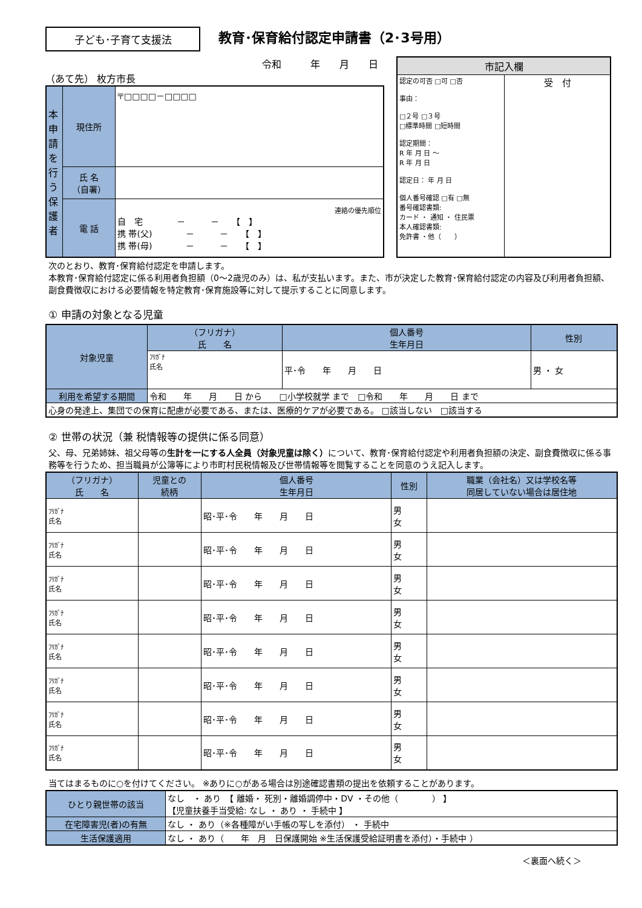子ども･子育て支援法
教育･保育給付認定申請書（2･3号用）
令和　　　年　　月　　日
（あて先） 枚方市長
| 本申請を行う保護者 | 現住所 | 〒□□□□－□□□□ |
| | 氏 名 （自署） | |
| | 電 話 | 連絡の優先順位 自 宅 － － 【 】 携 帯(父) － － 【 】 携 帯(母) － － 【 】 |
| 市記入欄 | |
| --- | --- |
| 認定の可否 □可 □否 事由： □２号 □３号 □標準時間 □短時間 認定期間： R 年 月 日 ～ R 年 月 日 認定日： 年 月 日 個人番号確認 □有 □無 番号確認書類: カード ・ 通知 ・ 住民票 本人確認書類: 免許書 ・他（ ） | 受 付 |
次のとおり、教育･保育給付認定を申請します。
本教育･保育給付認定に係る利用者負担額（0～2歳児のみ）は、私が支払います。また、市が決定した教育･保育給付認定の内容及び利用者負担額、副食費徴収における必要情報を特定教育･保育施設等に対して提示することに同意します。
① 申請の対象となる児童
| 対象児童 | （フリガナ） 氏 名 | 個人番号 生年月日 | 性別 |
| | ﾌﾘｶﾞﾅ 氏名 | 平･令 年 月 日 | 男 ・ 女 |
| 利用を希望する期間 | 令和 年 月 日 から □小学校就学 まで □令和 年 月 日 まで | | |
| 心身の発達上、集団での保育に配慮が必要である、または、医療的ケアが必要である。 □該当しない □該当する | | | |
② 世帯の状況（兼 税情報等の提供に係る同意）
父、母、兄弟姉妹、祖父母等の生計を一にする人全員（対象児童は除く）について、教育･保育給付認定や利用者負担額の決定、副食費徴収に係る事務等を行うため、担当職員が公簿等により市町村民税情報及び世帯情報等を閲覧することを同意のうえ記入します。
| （フリガナ） 氏 名 | 児童との 続柄 | 個人番号 生年月日 | 性別 | 職業（会社名）又は学校名等 同居していない場合は居住地 |
| --- | --- | --- | --- | --- |
| ﾌﾘｶﾞﾅ 氏名 | | 昭･平･令 年 月 日 | 男 女 | |
| ﾌﾘｶﾞﾅ 氏名 | | 昭･平･令 年 月 日 | 男 女 | |
| ﾌﾘｶﾞﾅ 氏名 | | 昭･平･令 年 月 日 | 男 女 | |
| ﾌﾘｶﾞﾅ 氏名 | | 昭･平･令 年 月 日 | 男 女 | |
| ﾌﾘｶﾞﾅ 氏名 | | 昭･平･令 年 月 日 | 男 女 | |
| ﾌﾘｶﾞﾅ 氏名 | | 昭･平･令 年 月 日 | 男 女 | |
| ﾌﾘｶﾞﾅ 氏名 | | 昭･平･令 年 月 日 | 男 女 | |
| ﾌﾘｶﾞﾅ 氏名 | | 昭･平･令 年 月 日 | 男 女 | |
当てはまるものに○を付けてください。 ※ありに○がある場合は別途確認書類の提出を依頼することがあります。
| ひとり親世帯の該当 | なし ・ あり 【 離婚・ 死別・離婚調停中・DV ・その他（ ） 】 【児童扶養手当受給: なし ・ あり ・ 手続中 】 |
| 在宅障害児(者)の有無 | なし ・ あり（※各種障がい手帳の写しを添付） ・ 手続中 |
| 生活保護適用 | なし ・ あり（ 年 月 日保護開始 ※生活保護受給証明書を添付）・手続中 ） |
＜裏面へ続く＞